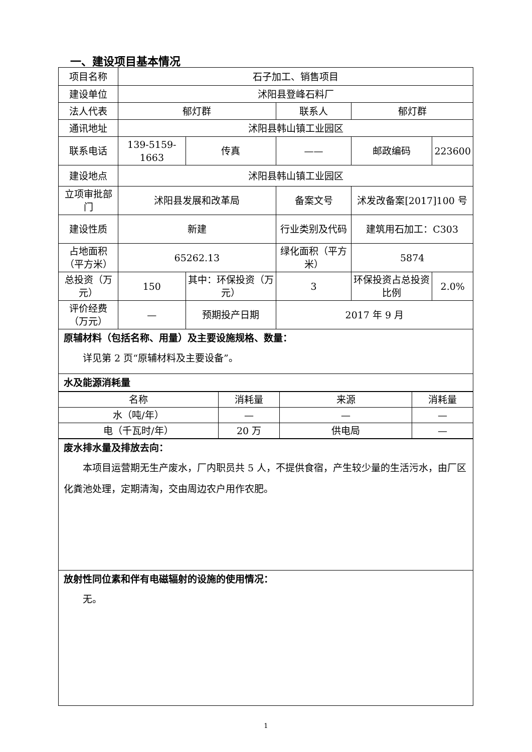一、建设项目基本情况
| 项目名称 | 石子加工、销售项目 | | | | | |
| 建设单位 | 沭阳县登峰石料厂 | | | | | |
| 法人代表 | 郁灯群 | | | 联系人 | 郁灯群 | |
| 通讯地址 | 沭阳县韩山镇工业园区 | | | | | |
| 联系电话 | 139-5159-1663 | | 传真 | —— | 邮政编码 | 223600 |
| 建设地点 | 沭阳县韩山镇工业园区 | | | | | |
| 立项审批部门 | 沭阳县发展和改革局 | | | 备案文号 | 沭发改备案[2017]100 号 | |
| 建设性质 | 新建 | | | 行业类别及代码 | 建筑用石加工：C303 | |
| 占地面积（平方米） | 65262.13 | | | 绿化面积（平方米） | 5874 | |
| 总投资（万元） | 150 | 其中：环保投资（万元） | | 3 | 环保投资占总投资比例 | 2.0% |
| 评价经费（万元） | — | 预期投产日期 | | 2017 年 9 月 | | |
| 原辅材料（包括名称、用量）及主要设施规格、数量： 详见第 2 页“原辅材料及主要设备”。 | | | | | | |
| 水及能源消耗量 | | | | | | |
| 名称 | 消耗量 | 来源 | 消耗量 |
| 水（吨/年） | — | — | — |
| 电（千瓦时/年） | 20 万 | 供电局 | — |
| 废水排水量及排放去向： 本项目运营期无生产废水，厂内职员共 5 人，不提供食宿，产生较少量的生活污水，由厂区化粪池处理，定期清淘，交由周边农户用作农肥。 |
| 放射性同位素和伴有电磁辐射的设施的使用情况： 无。 |
1